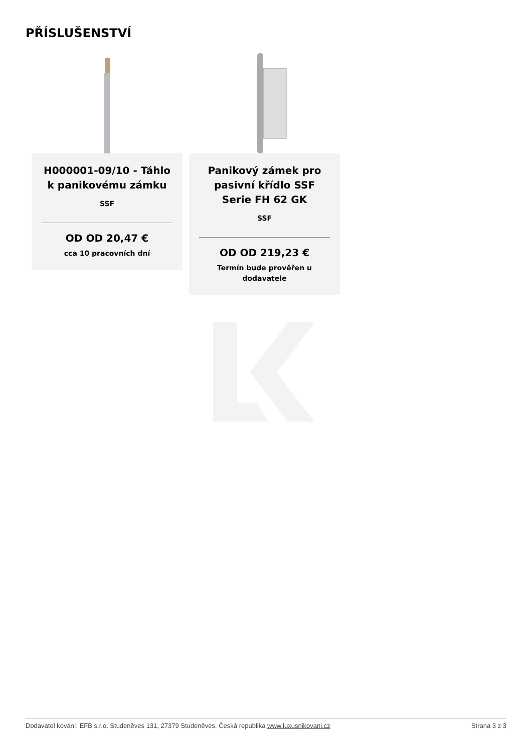PŘÍSLUŠENSTVÍ
H000001-09/10 - Táhlo k panikovému zámku
SSF
OD OD 20,47 €
cca 10 pracovních dní
Panikový zámek pro pasivní křídlo SSF Serie FH 62 GK
SSF
OD OD 219,23 €
Termín bude prověřen u dodavatele
Dodavatel kování: EFB s.r.o. Studeněves 131, 27379 Studeněves, Česká republika www.luxusnikovani.cz Strana 3 z 3